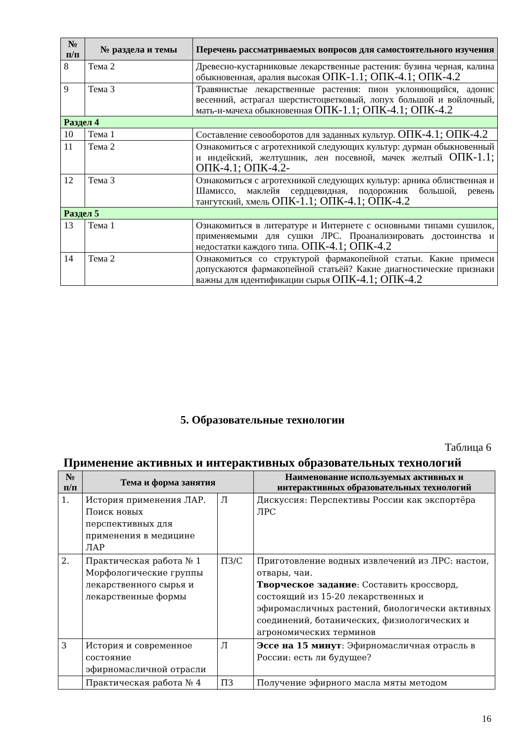| № п/п | № раздела и темы | Перечень рассматриваемых вопросов для самостоятельного изучения |
| --- | --- | --- |
| 8 | Тема 2 | Древесно-кустарниковые лекарственные растения: бузина черная, калина обыкновенная, аралия высокая ОПК-1.1; ОПК-4.1; ОПК-4.2 |
| 9 | Тема 3 | Травянистые лекарственные растения: пион уклоняющийся, адонис весенний, астрагал шерстистоцветковый, лопух большой и войлочный, мать-и-мачеха обыкновенная ОПК-1.1; ОПК-4.1; ОПК-4.2 |
| Раздел 4 | | |
| 10 | Тема 1 | Составление севооборотов для заданных культур. ОПК-4.1; ОПК-4.2 |
| 11 | Тема 2 | Ознакомиться с агротехникой следующих культур: дурман обыкновенный и индейский, желтушник, лен посевной, мачек желтый ОПК-1.1; ОПК-4.1; ОПК-4.2- |
| 12 | Тема 3 | Ознакомиться с агротехникой следующих культур: арника облиственная и Шамиссо, маклейя сердцевидная, подорожник большой, ревень тангутский, хмель ОПК-1.1; ОПК-4.1; ОПК-4.2 |
| Раздел 5 | | |
| 13 | Тема 1 | Ознакомиться в литературе и Интернете с основными типами сушилок, применяемыми для сушки ЛРС. Проанализировать достоинства и недостатки каждого типа. ОПК-4.1; ОПК-4.2 |
| 14 | Тема 2 | Ознакомиться со структурой фармакопейной статьи. Какие примеси допускаются фармакопейной статьёй? Какие диагностические признаки важны для идентификации сырья ОПК-4.1; ОПК-4.2 |
5. Образовательные технологии
Таблица 6
Применение активных и интерактивных образовательных технологий
| № п/п | Тема и форма занятия | | Наименование используемых активных и интерактивных образовательных технологий |
| --- | --- | --- | --- |
| 1. | История применения ЛАР. Поиск новых перспективных для применения в медицине ЛАР | Л | Дискуссия: Перспективы России как экспортёра ЛРС |
| 2. | Практическая работа № 1 Морфологические группы лекарственного сырья и лекарственные формы | ПЗ/С | Приготовление водных извлечений из ЛРС: настои, отвары, чаи. Творческое задание : Составить кроссворд, состоящий из 15-20 лекарственных и эфиромасличных растений, биологически активных соединений, ботанических, физиологических и агрономических терминов |
| 3 | История и современное состояние эфирномасличной отрасли | Л | Эссе на 15 минут : Эфирномасличная отрасль в России: есть ли будущее? |
| | Практическая работа № 4 | ПЗ | Получение эфирного масла мяты методом |
16